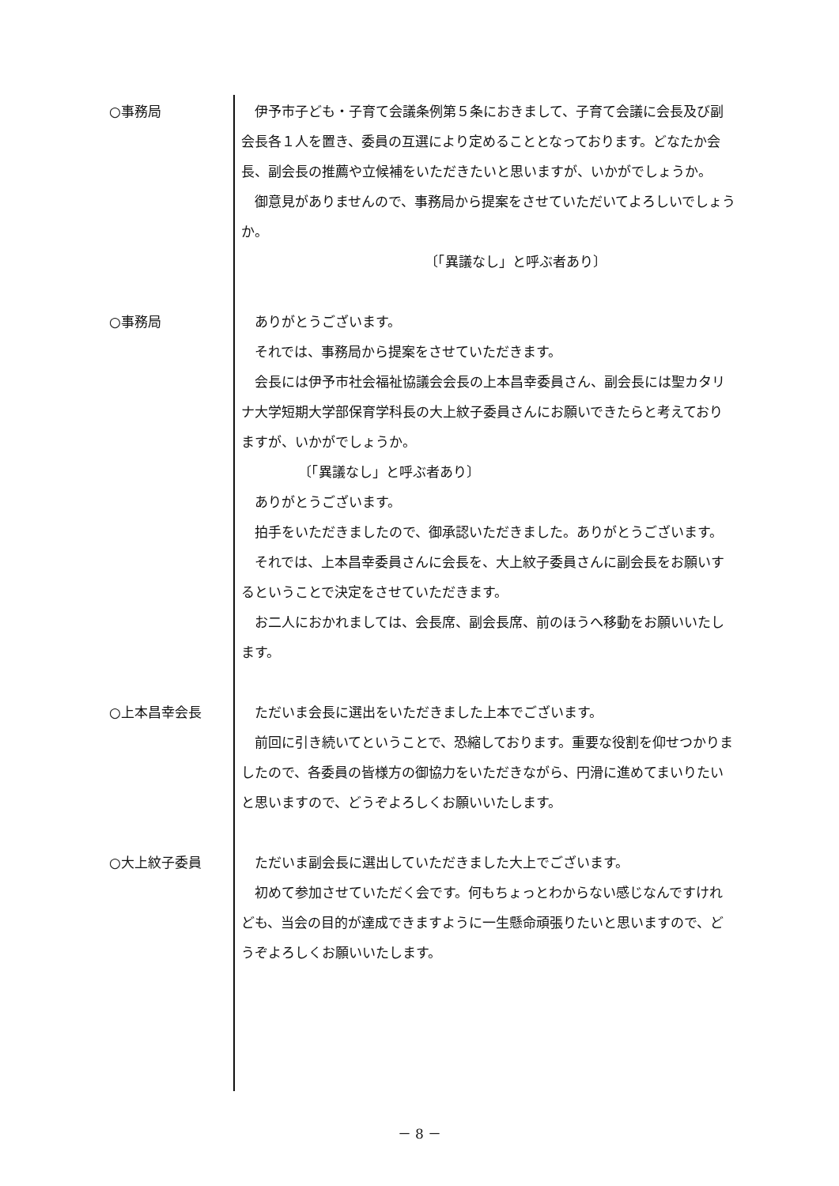○事務局 伊予市子ども・子育て会議条例第５条におきまして、子育て会議に会長及び副会長各１人を置き、委員の互選により定めることとなっております。どなたか会長、副会長の推薦や立候補をいただきたいと思いますが、いかがでしょうか。
御意見がありませんので、事務局から提案をさせていただいてよろしいでしょうか。
〔「異議なし」と呼ぶ者あり〕
○事務局 ありがとうございます。
それでは、事務局から提案をさせていただきます。
会長には伊予市社会福祉協議会会長の上本昌幸委員さん、副会長には聖カタリナ大学短期大学部保育学科長の大上紋子委員さんにお願いできたらと考えておりますが、いかがでしょうか。
〔「異議なし」と呼ぶ者あり〕
ありがとうございます。
拍手をいただきましたので、御承認いただきました。ありがとうございます。
それでは、上本昌幸委員さんに会長を、大上紋子委員さんに副会長をお願いするということで決定をさせていただきます。
お二人におかれましては、会長席、副会長席、前のほうへ移動をお願いいたします。
○上本昌幸会長 ただいま会長に選出をいただきました上本でございます。
前回に引き続いてということで、恐縮しております。重要な役割を仰せつかりましたので、各委員の皆様方の御協力をいただきながら、円滑に進めてまいりたいと思いますので、どうぞよろしくお願いいたします。
○大上紋子委員 ただいま副会長に選出していただきました大上でございます。
初めて参加させていただく会です。何もちょっとわからない感じなんですけれども、当会の目的が達成できますように一生懸命頑張りたいと思いますので、どうぞよろしくお願いいたします。
－ 8 －